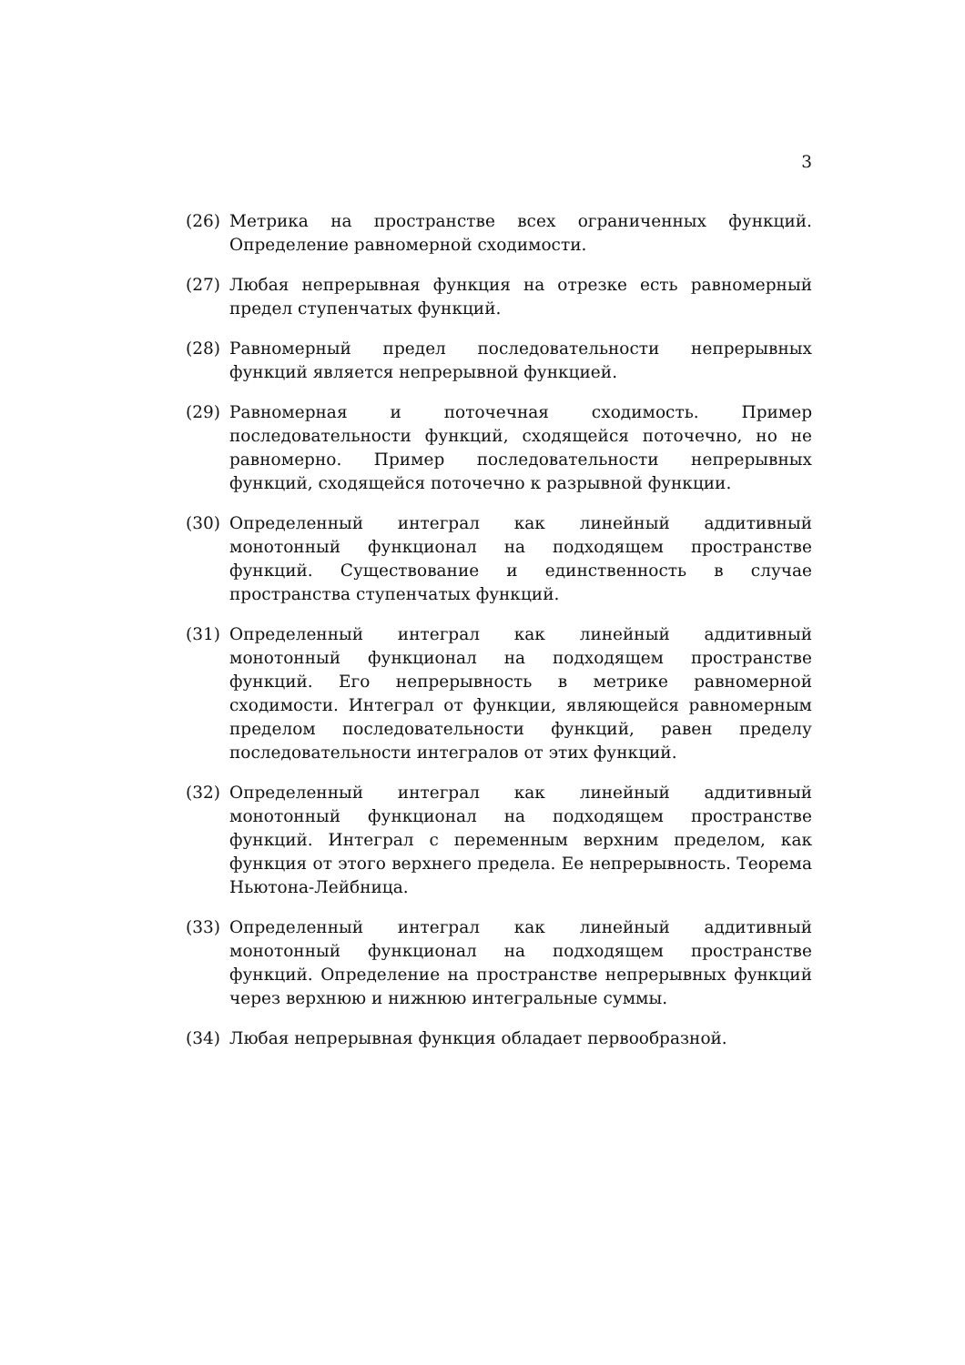3
(26) Метрика на пространстве всех ограниченных функций. Определение равномерной сходимости.
(27) Любая непрерывная функция на отрезке есть равномерный предел ступенчатых функций.
(28) Равномерный предел последовательности непрерывных функций является непрерывной функцией.
(29) Равномерная и поточечная сходимость. Пример последовательности функций, сходящейся поточечно, но не равномерно. Пример последовательности непрерывных функций, сходящейся поточечно к разрывной функции.
(30) Определенный интеграл как линейный аддитивный монотонный функционал на подходящем пространстве функций. Существование и единственность в случае пространства ступенчатых функций.
(31) Определенный интеграл как линейный аддитивный монотонный функционал на подходящем пространстве функций. Его непрерывность в метрике равномерной сходимости. Интеграл от функции, являющейся равномерным пределом последовательности функций, равен пределу последовательности интегралов от этих функций.
(32) Определенный интеграл как линейный аддитивный монотонный функционал на подходящем пространстве функций. Интеграл с переменным верхним пределом, как функция от этого верхнего предела. Ее непрерывность. Теорема Ньютона-Лейбница.
(33) Определенный интеграл как линейный аддитивный монотонный функционал на подходящем пространстве функций. Определение на пространстве непрерывных функций через верхнюю и нижнюю интегральные суммы.
(34) Любая непрерывная функция обладает первообразной.